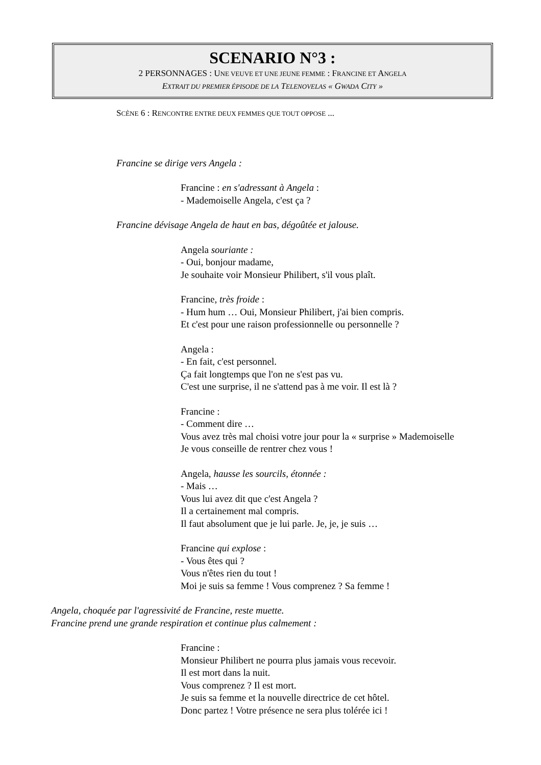SCENARIO N°3 :
2 PERSONNAGES : UNE VEUVE ET UNE JEUNE FEMME : FRANCINE ET ANGELA
EXTRAIT DU PREMIER ÉPISODE DE LA TELENOVELAS « GWADA CITY »
SCÈNE 6 : RENCONTRE ENTRE DEUX FEMMES QUE TOUT OPPOSE ...
Francine se dirige vers Angela :
Francine : en s'adressant à Angela :
- Mademoiselle Angela, c'est ça ?
Francine dévisage Angela de haut en bas, dégoûtée et jalouse.
Angela souriante :
- Oui, bonjour madame,
Je souhaite voir Monsieur Philibert, s'il vous plaît.
Francine, très froide :
- Hum hum … Oui, Monsieur Philibert, j'ai bien compris.
Et c'est pour une raison professionnelle ou personnelle ?
Angela :
- En fait, c'est personnel.
Ça fait longtemps que l'on ne s'est pas vu.
C'est une surprise, il ne s'attend pas à me voir. Il est là ?
Francine :
- Comment dire …
Vous avez très mal choisi votre jour pour la « surprise » Mademoiselle
Je vous conseille de rentrer chez vous !
Angela, hausse les sourcils, étonnée :
- Mais …
Vous lui avez dit que c'est Angela ?
Il a certainement mal compris.
Il faut absolument que je lui parle. Je, je, je suis …
Francine qui explose :
- Vous êtes qui ?
Vous n'êtes rien du tout !
Moi je suis sa femme ! Vous comprenez ? Sa femme !
Angela, choquée par l'agressivité de Francine, reste muette.
Francine prend une grande respiration et continue plus calmement :
Francine :
Monsieur Philibert ne pourra plus jamais vous recevoir.
Il est mort dans la nuit.
Vous comprenez ? Il est mort.
Je suis sa femme et la nouvelle directrice de cet hôtel.
Donc partez ! Votre présence ne sera plus tolérée ici !